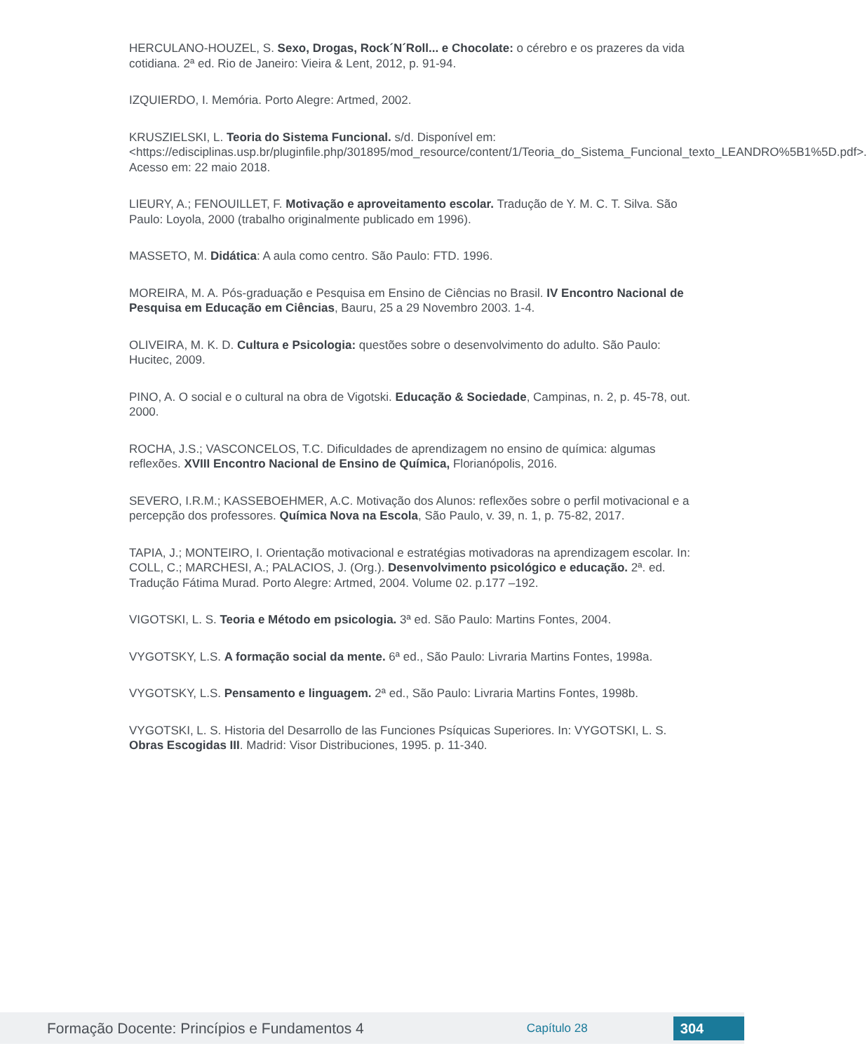HERCULANO-HOUZEL, S. Sexo, Drogas, Rock´N´Roll... e Chocolate: o cérebro e os prazeres da vida cotidiana. 2ª ed. Rio de Janeiro: Vieira & Lent, 2012, p. 91-94.
IZQUIERDO, I. Memória. Porto Alegre: Artmed, 2002.
KRUSZIELSKI, L. Teoria do Sistema Funcional. s/d. Disponível em: <https://edisciplinas.usp.br/pluginfile.php/301895/mod_resource/content/1/Teoria_do_Sistema_Funcional_texto_LEANDRO%5B1%5D.pdf>. Acesso em: 22 maio 2018.
LIEURY, A.; FENOUILLET, F. Motivação e aproveitamento escolar. Tradução de Y. M. C. T. Silva. São Paulo: Loyola, 2000 (trabalho originalmente publicado em 1996).
MASSETO, M. Didática: A aula como centro. São Paulo: FTD. 1996.
MOREIRA, M. A. Pós-graduação e Pesquisa em Ensino de Ciências no Brasil. IV Encontro Nacional de Pesquisa em Educação em Ciências, Bauru, 25 a 29 Novembro 2003. 1-4.
OLIVEIRA, M. K. D. Cultura e Psicologia: questões sobre o desenvolvimento do adulto. São Paulo: Hucitec, 2009.
PINO, A. O social e o cultural na obra de Vigotski. Educação & Sociedade, Campinas, n. 2, p. 45-78, out. 2000.
ROCHA, J.S.; VASCONCELOS, T.C. Dificuldades de aprendizagem no ensino de química: algumas reflexões. XVIII Encontro Nacional de Ensino de Química, Florianópolis, 2016.
SEVERO, I.R.M.; KASSEBOEHMER, A.C. Motivação dos Alunos: reflexões sobre o perfil motivacional e a percepção dos professores. Química Nova na Escola, São Paulo, v. 39, n. 1, p. 75-82, 2017.
TAPIA, J.; MONTEIRO, I. Orientação motivacional e estratégias motivadoras na aprendizagem escolar. In: COLL, C.; MARCHESI, A.; PALACIOS, J. (Org.). Desenvolvimento psicológico e educação. 2ª. ed. Tradução Fátima Murad. Porto Alegre: Artmed, 2004. Volume 02. p.177 –192.
VIGOTSKI, L. S. Teoria e Método em psicologia. 3ª ed. São Paulo: Martins Fontes, 2004.
VYGOTSKY, L.S. A formação social da mente. 6ª ed., São Paulo: Livraria Martins Fontes, 1998a.
VYGOTSKY, L.S. Pensamento e linguagem. 2ª ed., São Paulo: Livraria Martins Fontes, 1998b.
VYGOTSKI, L. S. Historia del Desarrollo de las Funciones Psíquicas Superiores. In: VYGOTSKI, L. S. Obras Escogidas III. Madrid: Visor Distribuciones, 1995. p. 11-340.
Formação Docente: Princípios e Fundamentos 4
Capítulo 28
304